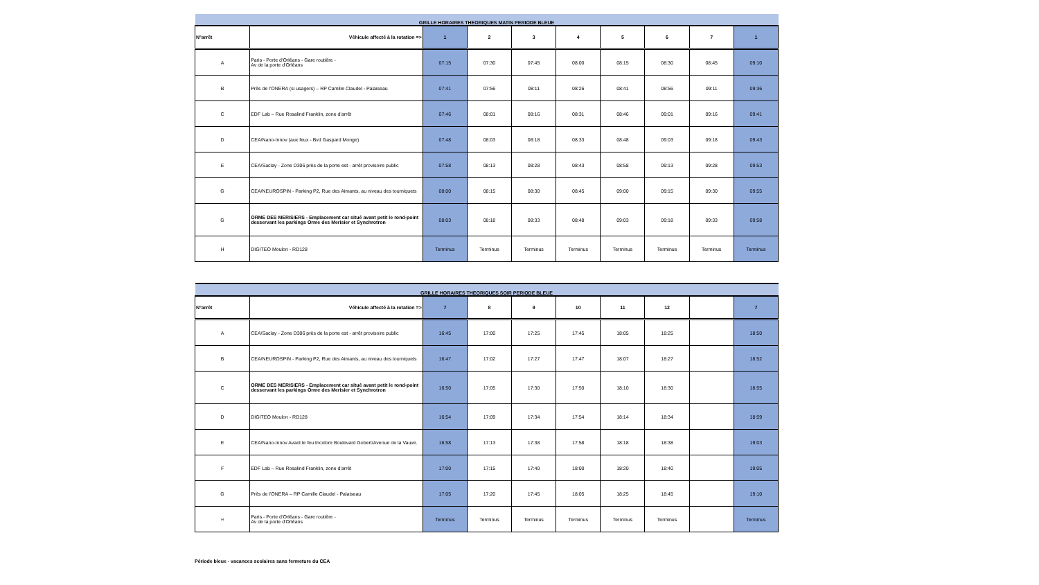| GRILLE HORAIRES THEORIQUES MATIN PERIODE BLEUE | | | | | | | | | |
| N°arrêt | Véhicule affecté à la rotation => | 1 | 2 | 3 | 4 | 5 | 6 | 7 | 1 |
| A | Paris - Porte d’Orléans - Gare routière - Av de la porte d'Orléans | 07:15 | 07:30 | 07:45 | 08:00 | 08:15 | 08:30 | 08:45 | 09:10 |
| B | Près de l’ONERA (si usagers) – RP Camille Claudel - Palaiseau | 07:41 | 07:56 | 08:11 | 08:26 | 08:41 | 08:56 | 09:11 | 09:36 |
| C | EDF Lab – Rue Rosalind Franklin, zone d’arrêt | 07:46 | 08:01 | 08:16 | 08:31 | 08:46 | 09:01 | 09:16 | 09:41 |
| D | CEA/Nano-Innov (aux feux - Bvd Gaspard Monge) | 07:48 | 08:03 | 08:18 | 08:33 | 08:48 | 09:03 | 09:18 | 09:43 |
| E | CEA/Saclay - Zone D306 près de la porte est - arrêt provisoire public | 07:58 | 08:13 | 08:28 | 08:43 | 08:58 | 09:13 | 09:28 | 09:53 |
| G | CEA/NEUROSPIN - Parking P2, Rue des Aimants, au niveau des tourniquets | 08:00 | 08:15 | 08:30 | 08:45 | 09:00 | 09:15 | 09:30 | 09:55 |
| G | ORME DES MERISIERS - Emplacement car situé avant petit le rond-point desservant les parkings Orme des Merisier et Synchrotron | 08:03 | 08:18 | 08:33 | 08:48 | 09:03 | 09:18 | 09:33 | 09:58 |
| H | DIGITEO Moulon - RD128 | Terminus | Terminus | Terminus | Terminus | Terminus | Terminus | Terminus | Terminus |
| GRILLE HORAIRES THEORIQUES SOIR PERIODE BLEUE | | | | | | | | | |
| N°arrêt | Véhicule affecté à la rotation => | 7 | 8 | 9 | 10 | 11 | 12 | | 7 |
| A | CEA/Saclay - Zone D306 près de la porte est - arrêt provisoire public | 16:45 | 17:00 | 17:25 | 17:45 | 18:05 | 18:25 | | 18:50 |
| B | CEA/NEUROSPIN - Parking P2, Rue des Aimants, au niveau des tourniquets | 16:47 | 17:02 | 17:27 | 17:47 | 18:07 | 18:27 | | 18:52 |
| C | ORME DES MERISIERS - Emplacement car situé avant petit le rond-point desservant les parkings Orme des Merisier et Synchrotron | 16:50 | 17:05 | 17:30 | 17:50 | 18:10 | 18:30 | | 18:55 |
| D | DIGITEO Moulon - RD128 | 16:54 | 17:09 | 17:34 | 17:54 | 18:14 | 18:34 | | 18:59 |
| E | CEA/Nano-Innov Avant le feu tricolore Boulevard Gobert/Avenue de la Vauve. | 16:58 | 17:13 | 17:38 | 17:58 | 18:18 | 18:38 | | 19:03 |
| F | EDF Lab – Rue Rosalind Franklin, zone d’arrêt | 17:00 | 17:15 | 17:40 | 18:00 | 18:20 | 18:40 | | 19:05 |
| G | Près de l’ONERA – RP Camille Claudel - Palaiseau | 17:05 | 17:20 | 17:45 | 18:05 | 18:25 | 18:45 | | 19:10 |
| H | Paris - Porte d’Orléans - Gare routière - Av de la porte d'Orléans | Terminus | Terminus | Terminus | Terminus | Terminus | Terminus | | Terminus |
Période bleue - vacances scolaires sans fermeture du CEA